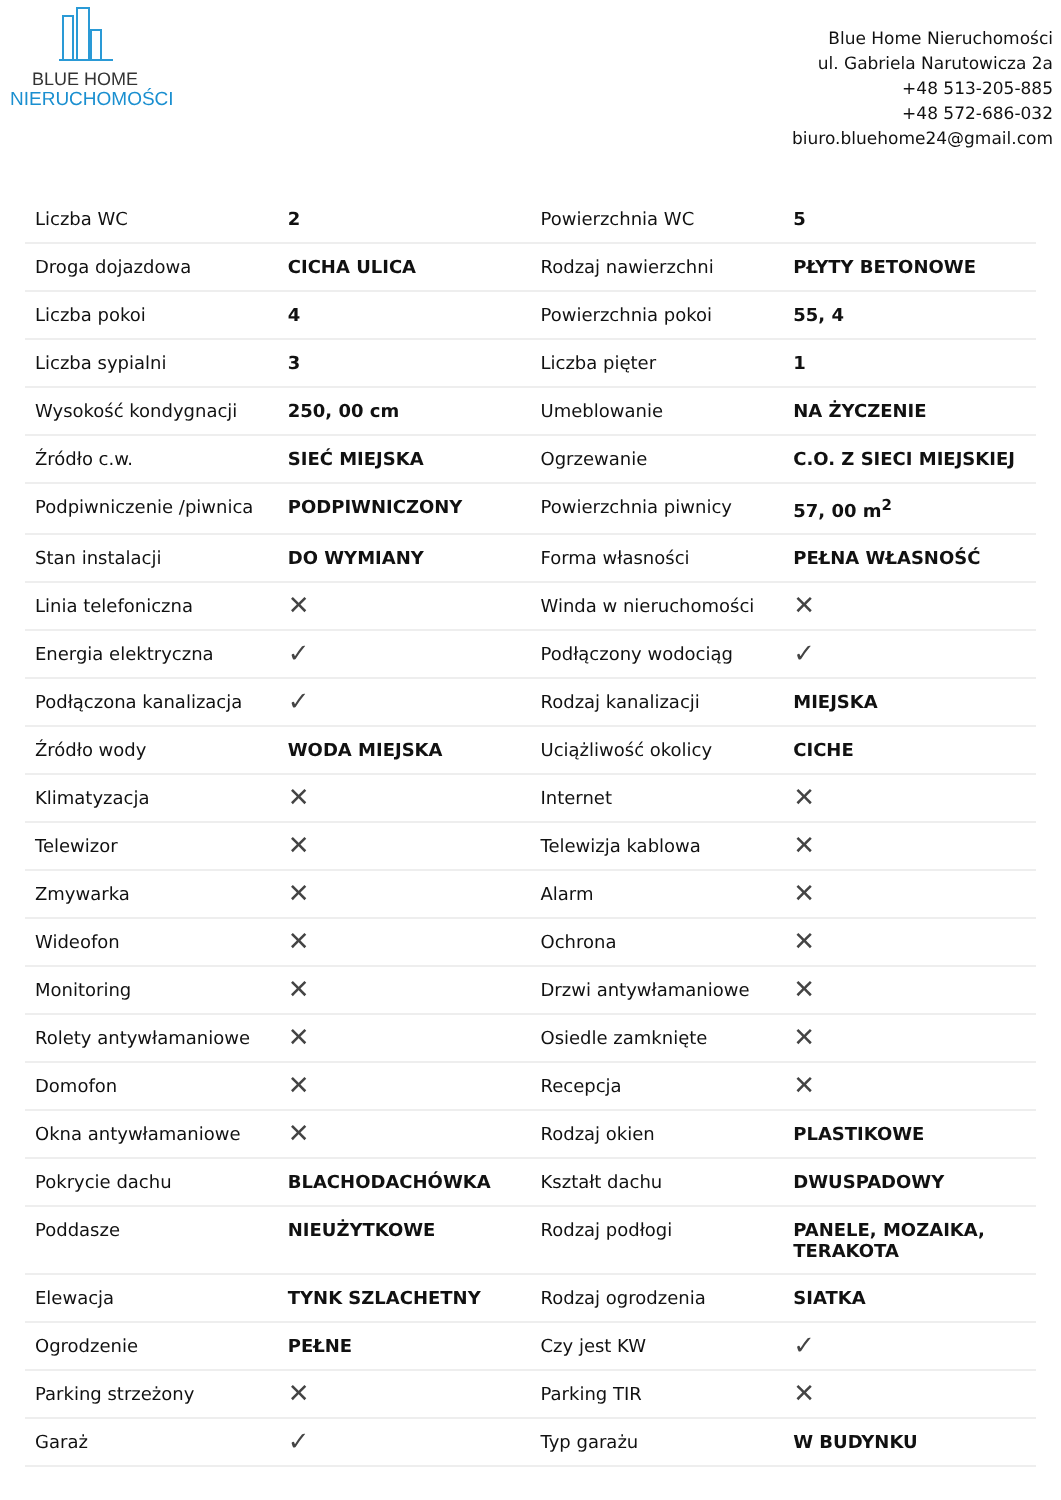BLUE HOME
NIERUCHOMOŚCI
Blue Home Nieruchomości
ul. Gabriela Narutowicza 2a
+48 513-205-885
+48 572-686-032
biuro.bluehome24@gmail.com
| Liczba WC | 2 | Powierzchnia WC | 5 |
| Droga dojazdowa | CICHA ULICA | Rodzaj nawierzchni | PŁYTY BETONOWE |
| Liczba pokoi | 4 | Powierzchnia pokoi | 55, 4 |
| Liczba sypialni | 3 | Liczba pięter | 1 |
| Wysokość kondygnacji | 250, 00 cm | Umeblowanie | NA ŻYCZENIE |
| Źródło c.w. | SIEĆ MIEJSKA | Ogrzewanie | C.O. Z SIECI MIEJSKIEJ |
| Podpiwniczenie /piwnica | PODPIWNICZONY | Powierzchnia piwnicy | 57, 00 m<sup>2</sup> |
| Stan instalacji | DO WYMIANY | Forma własności | PEŁNA WŁASNOŚĆ |
| Linia telefoniczna | ✕ | Winda w nieruchomości | ✕ |
| Energia elektryczna | ✓ | Podłączony wodociąg | ✓ |
| Podłączona kanalizacja | ✓ | Rodzaj kanalizacji | MIEJSKA |
| Źródło wody | WODA MIEJSKA | Uciążliwość okolicy | CICHE |
| Klimatyzacja | ✕ | Internet | ✕ |
| Telewizor | ✕ | Telewizja kablowa | ✕ |
| Zmywarka | ✕ | Alarm | ✕ |
| Wideofon | ✕ | Ochrona | ✕ |
| Monitoring | ✕ | Drzwi antywłamaniowe | ✕ |
| Rolety antywłamaniowe | ✕ | Osiedle zamknięte | ✕ |
| Domofon | ✕ | Recepcja | ✕ |
| Okna antywłamaniowe | ✕ | Rodzaj okien | PLASTIKOWE |
| Pokrycie dachu | BLACHODACHÓWKA | Kształt dachu | DWUSPADOWY |
| Poddasze | NIEUŻYTKOWE | Rodzaj podłogi | PANELE, MOZAIKA, TERAKOTA |
| Elewacja | TYNK SZLACHETNY | Rodzaj ogrodzenia | SIATKA |
| Ogrodzenie | PEŁNE | Czy jest KW | ✓ |
| Parking strzeżony | ✕ | Parking TIR | ✕ |
| Garaż | ✓ | Typ garażu | W BUDYNKU |